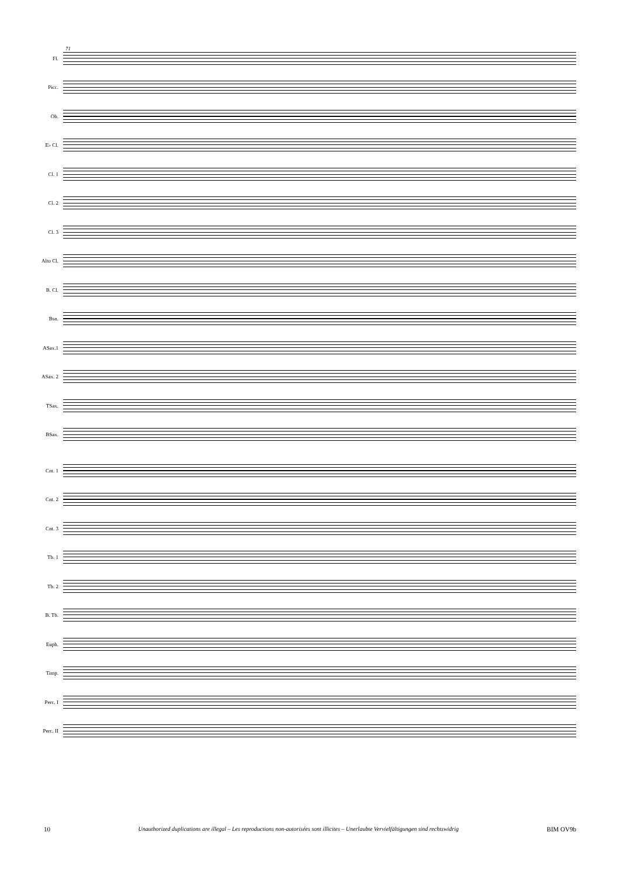71
Fl.
Picc.
Ob.
E♭ Cl.
Cl. 1
Cl. 2
Cl. 3
Alto Cl.
B. Cl.
Bsn.
ASax.1
ASax. 2
TSax.
BSax.
Cnt. 1
Cnt. 2
Cnt. 3
Tb. 1
Tb. 2
B. Tb.
Euph.
Timp.
Perc. I
Perc. II
10 Unauthorized duplications are illegal – Les reproductions non-autorisées sont illicites – Unerlaubte Vervielfältigungen sind rechtswidrig BIM OV9b